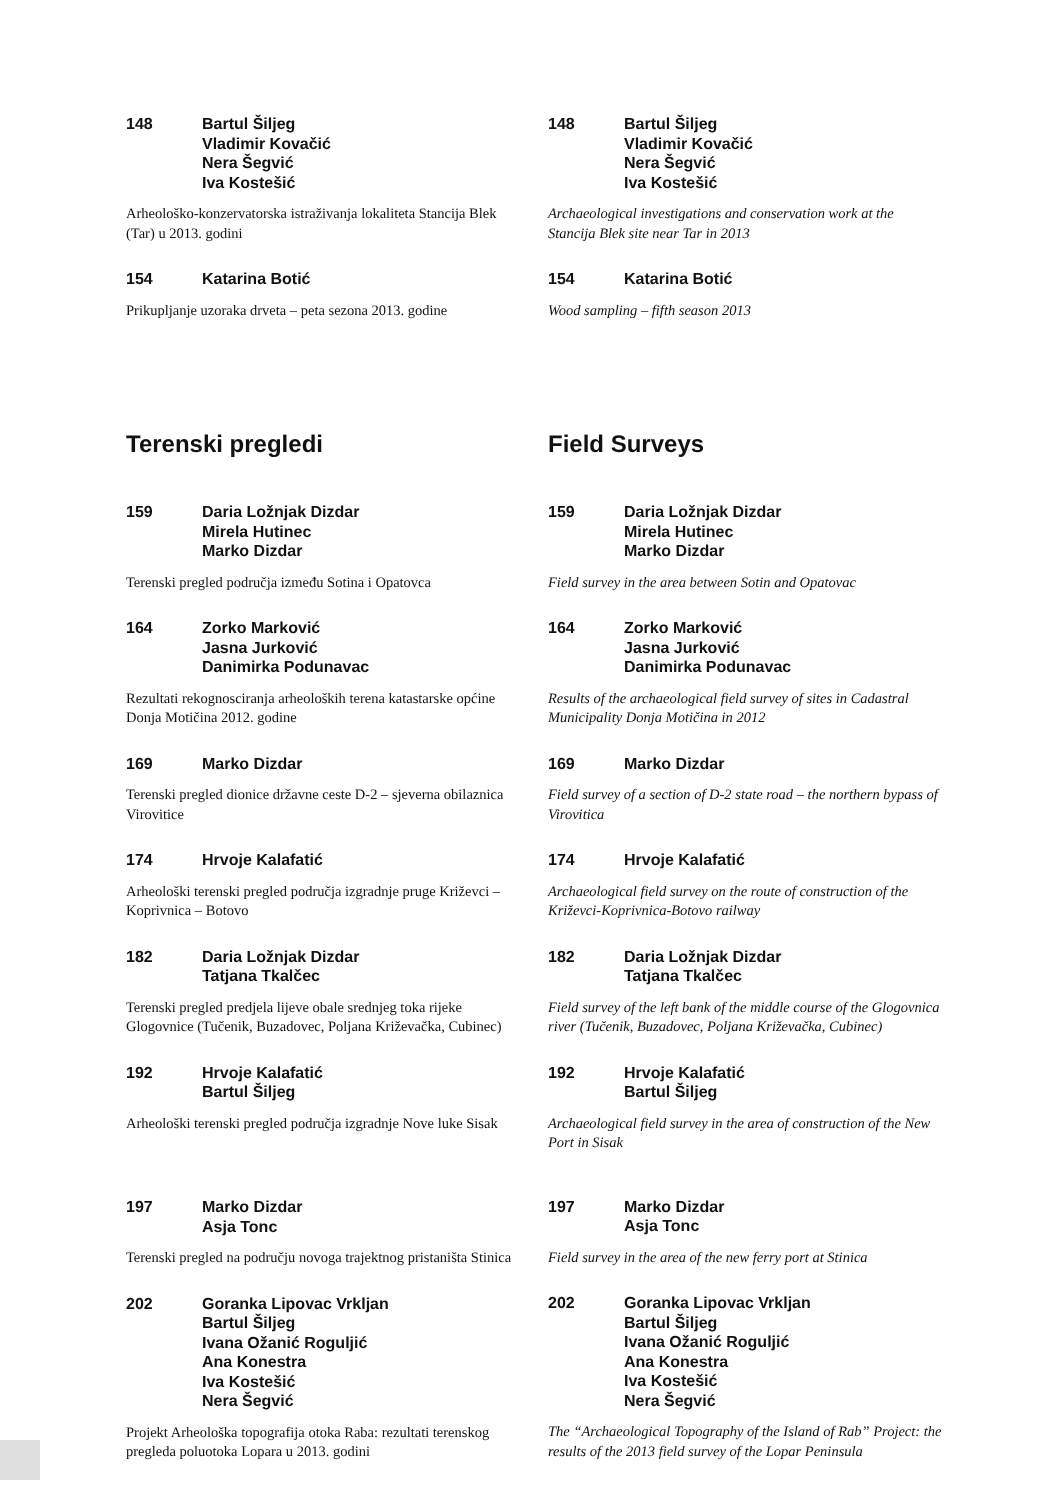148 Bartul Šiljeg
Vladimir Kovačić
Nera Šegvić
Iva Kostešić
Arheološko-konzervatorska istraživanja lokaliteta Stancija Blek (Tar) u 2013. godini
154 Katarina Botić
Prikupljanje uzoraka drveta – peta sezona 2013. godine
148 Bartul Šiljeg
Vladimir Kovačić
Nera Šegvić
Iva Kostešić
Archaeological investigations and conservation work at the Stancija Blek site near Tar in 2013
154 Katarina Botić
Wood sampling – fifth season 2013
Terenski pregledi Field Surveys
159 Daria Ložnjak Dizdar
Mirela Hutinec
Marko Dizdar
Terenski pregled područja između Sotina i Opatovca
164 Zorko Marković
Jasna Jurković
Danimirka Podunavac
Rezultati rekognosciranja arheoloških terena katastarske općine Donja Motičina 2012. godine
169 Marko Dizdar
Terenski pregled dionice državne ceste D-2 – sjeverna obilaznica Virovitice
174 Hrvoje Kalafatić
Arheološki terenski pregled područja izgradnje pruge Križevci – Koprivnica – Botovo
182 Daria Ložnjak Dizdar
Tatjana Tkalčec
Terenski pregled predjela lijeve obale srednjeg toka rijeke Glogovnice (Tučenik, Buzadovec, Poljana Križevačka, Cubinec)
192 Hrvoje Kalafatić
Bartul Šiljeg
Arheološki terenski pregled područja izgradnje Nove luke Sisak
197 Marko Dizdar
Asja Tonc
Terenski pregled na području novoga trajektnog pristaništa Stinica
202 Goranka Lipovac Vrkljan
Bartul Šiljeg
Ivana Ožanić Roguljić
Ana Konestra
Iva Kostešić
Nera Šegvić
Projekt Arheološka topografija otoka Raba: rezultati terenskog pregleda poluotoka Lopara u 2013. godini
159 Daria Ložnjak Dizdar
Mirela Hutinec
Marko Dizdar
Field survey in the area between Sotin and Opatovac
164 Zorko Marković
Jasna Jurković
Danimirka Podunavac
Results of the archaeological field survey of sites in Cadastral Municipality Donja Motičina in 2012
169 Marko Dizdar
Field survey of a section of D-2 state road – the northern bypass of Virovitica
174 Hrvoje Kalafatić
Archaeological field survey on the route of construction of the Križevci-Koprivnica-Botovo railway
182 Daria Ložnjak Dizdar
Tatjana Tkalčec
Field survey of the left bank of the middle course of the Glogovnica river (Tučenik, Buzadovec, Poljana Križevačka, Cubinec)
192 Hrvoje Kalafatić
Bartul Šiljeg
Archaeological field survey in the area of construction of the New Port in Sisak
197 Marko Dizdar
Asja Tonc
Field survey in the area of the new ferry port at Stinica
202 Goranka Lipovac Vrkljan
Bartul Šiljeg
Ivana Ožanić Roguljić
Ana Konestra
Iva Kostešić
Nera Šegvić
The “Archaeological Topography of the Island of Rab” Project: the results of the 2013 field survey of the Lopar Peninsula